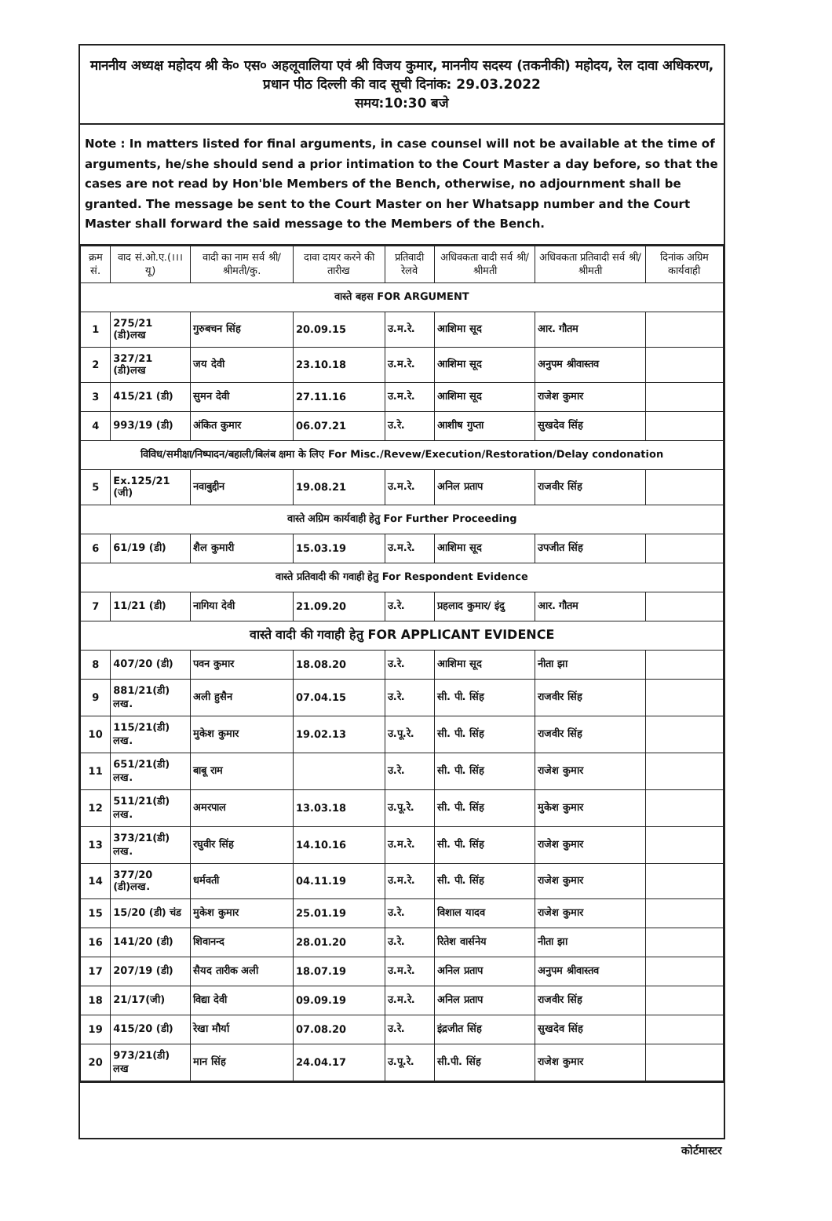माननीय अध्यक्ष महोदय श्री के० एस० अहलूवालिया एवं श्री विजय कुमार, माननीय सदस्य (तकनीकी) महोदय, रेल दावा अधिकरण, प्रधान पीठ दिल्ली की वाद सूची दिनांक: 29.03.2022
समय:10:30 बजे
Note : In matters listed for final arguments, in case counsel will not be available at the time of arguments, he/she should send a prior intimation to the Court Master a day before, so that the cases are not read by Hon'ble Members of the Bench, otherwise, no adjournment shall be granted. The message be sent to the Court Master on her Whatsapp number and the Court Master shall forward the said message to the Members of the Bench.
| क्रम सं. | वाद सं.ओ.ए.(।।।यू) | वादी का नाम सर्व श्री/श्रीमती/कु. | दावा दायर करने की तारीख | प्रतिवादी रेलवे | अधिवकता वादी सर्व श्री/श्रीमती | अधिवकता प्रतिवादी सर्व श्री/श्रीमती | दिनांक अग्रिम कार्यवाही |
| --- | --- | --- | --- | --- | --- | --- | --- |
| वास्ते बहस FOR ARGUMENT | | | | | | | |
| 1 | 275/21 (डी)लख | गुरुबचन सिंह | 20.09.15 | उ.म.रे. | आशिमा सूद | आर. गौतम | |
| 2 | 327/21 (डी)लख | जय देवी | 23.10.18 | उ.म.रे. | आशिमा सूद | अनुपम श्रीवास्तव | |
| 3 | 415/21 (डी) | सुमन देवी | 27.11.16 | उ.म.रे. | आशिमा सूद | राजेश कुमार | |
| 4 | 993/19 (डी) | अंकित कुमार | 06.07.21 | उ.रे. | आशीष गुप्ता | सुखदेव सिंह | |
| विविध/समीक्षा/निष्पादन/बहाली/बिलंब क्षमा के लिए For Misc./Revew/Execution/Restoration/Delay condonation | | | | | | | |
| 5 | Ex.125/21 (जी) | नवाबुद्दीन | 19.08.21 | उ.म.रे. | अनिल प्रताप | राजवीर सिंह | |
| वास्ते अग्रिम कार्यवाही हेतु For Further Proceeding | | | | | | | |
| 6 | 61/19 (डी) | शैल कुमारी | 15.03.19 | उ.म.रे. | आशिमा सूद | उपजीत सिंह | |
| वास्ते प्रतिवादी की गवाही हेतु For Respondent Evidence | | | | | | | |
| 7 | 11/21 (डी) | नागिया देवी | 21.09.20 | उ.रे. | प्रहलाद कुमार/ इंदु | आर. गौतम | |
| वास्ते वादी की गवाही हेतु FOR APPLICANT EVIDENCE | | | | | | | |
| 8 | 407/20 (डी) | पवन कुमार | 18.08.20 | उ.रे. | आशिमा सूद | नीता झा | |
| 9 | 881/21(डी) लख. | अली हुसैन | 07.04.15 | उ.रे. | सी. पी. सिंह | राजवीर सिंह | |
| 10 | 115/21(डी) लख. | मुकेश कुमार | 19.02.13 | उ.पू.रे. | सी. पी. सिंह | राजवीर सिंह | |
| 11 | 651/21(डी) लख. | बाबू राम | | उ.रे. | सी. पी. सिंह | राजेश कुमार | |
| 12 | 511/21(डी) लख. | अमरपाल | 13.03.18 | उ.पू.रे. | सी. पी. सिंह | मुकेश कुमार | |
| 13 | 373/21(डी) लख. | रघुवीर सिंह | 14.10.16 | उ.म.रे. | सी. पी. सिंह | राजेश कुमार | |
| 14 | 377/20 (डी)लख. | धर्मवती | 04.11.19 | उ.म.रे. | सी. पी. सिंह | राजेश कुमार | |
| 15 | 15/20 (डी) चंड | मुकेश कुमार | 25.01.19 | उ.रे. | विशाल यादव | राजेश कुमार | |
| 16 | 141/20 (डी) | शिवानन्द | 28.01.20 | उ.रे. | रितेश वार्सनेय | नीता झा | |
| 17 | 207/19 (डी) | सैयद तारीक अली | 18.07.19 | उ.म.रे. | अनिल प्रताप | अनुपम श्रीवास्तव | |
| 18 | 21/17(जी) | विद्या देवी | 09.09.19 | उ.म.रे. | अनिल प्रताप | राजवीर सिंह | |
| 19 | 415/20 (डी) | रेखा मौर्या | 07.08.20 | उ.रे. | इंद्रजीत सिंह | सुखदेव सिंह | |
| 20 | 973/21(डी) लख | मान सिंह | 24.04.17 | उ.पू.रे. | सी.पी. सिंह | राजेश कुमार | |
कोर्टमास्टर